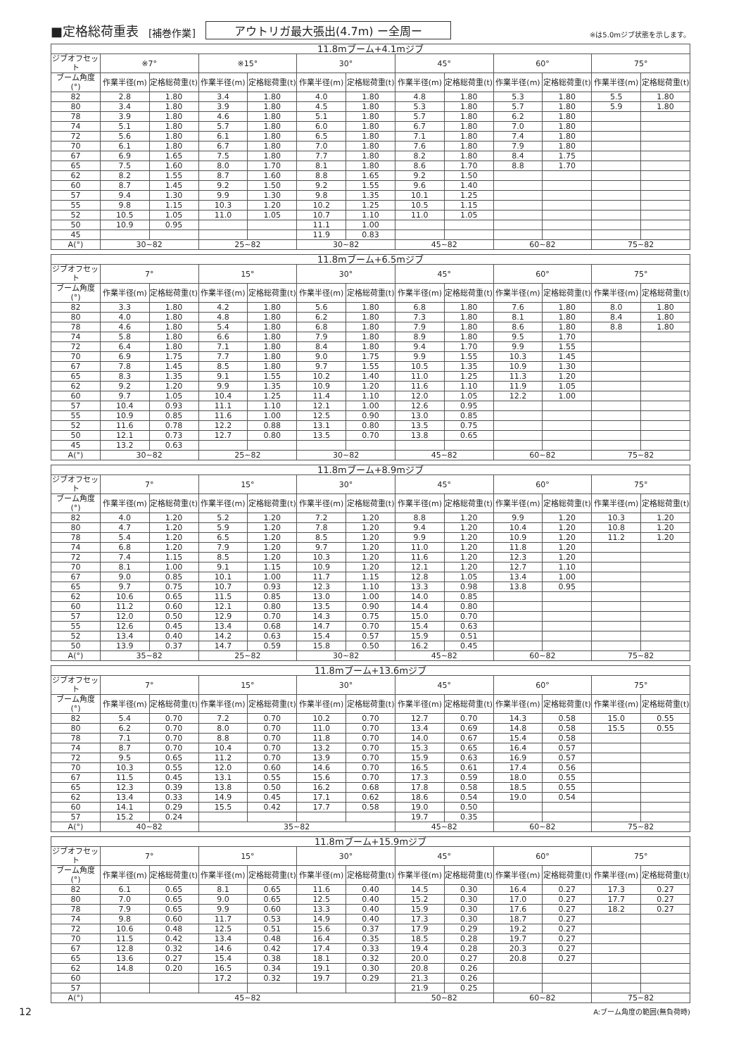■定格総荷重表 [補巻作業] アウトリガ最大張出(4.7m) ー全周ー ※は5.0mジブ状態を示します。
| 11.8mブーム+4.1mジブ | | | | | | | | | | | | |
| --- | --- | --- | --- | --- | --- | --- | --- | --- | --- | --- | --- | --- |
| ジブオフセット | ※7° | | ※15° | | 30° | | 45° | | 60° | | 75° | |
| ブーム角度(°) | 作業半径(m) | 定格総荷重(t) | 作業半径(m) | 定格総荷重(t) | 作業半径(m) | 定格総荷重(t) | 作業半径(m) | 定格総荷重(t) | 作業半径(m) | 定格総荷重(t) | 作業半径(m) | 定格総荷重(t) |
| 82 | 2.8 | 1.80 | 3.4 | 1.80 | 4.0 | 1.80 | 4.8 | 1.80 | 5.3 | 1.80 | 5.5 | 1.80 |
| 80 | 3.4 | 1.80 | 3.9 | 1.80 | 4.5 | 1.80 | 5.3 | 1.80 | 5.7 | 1.80 | 5.9 | 1.80 |
| 78 | 3.9 | 1.80 | 4.6 | 1.80 | 5.1 | 1.80 | 5.7 | 1.80 | 6.2 | 1.80 | | |
| 74 | 5.1 | 1.80 | 5.7 | 1.80 | 6.0 | 1.80 | 6.7 | 1.80 | 7.0 | 1.80 | | |
| 72 | 5.6 | 1.80 | 6.1 | 1.80 | 6.5 | 1.80 | 7.1 | 1.80 | 7.4 | 1.80 | | |
| 70 | 6.1 | 1.80 | 6.7 | 1.80 | 7.0 | 1.80 | 7.6 | 1.80 | 7.9 | 1.80 | | |
| 67 | 6.9 | 1.65 | 7.5 | 1.80 | 7.7 | 1.80 | 8.2 | 1.80 | 8.4 | 1.75 | | |
| 65 | 7.5 | 1.60 | 8.0 | 1.70 | 8.1 | 1.80 | 8.6 | 1.70 | 8.8 | 1.70 | | |
| 62 | 8.2 | 1.55 | 8.7 | 1.60 | 8.8 | 1.65 | 9.2 | 1.50 | | | | |
| 60 | 8.7 | 1.45 | 9.2 | 1.50 | 9.2 | 1.55 | 9.6 | 1.40 | | | | |
| 57 | 9.4 | 1.30 | 9.9 | 1.30 | 9.8 | 1.35 | 10.1 | 1.25 | | | | |
| 55 | 9.8 | 1.15 | 10.3 | 1.20 | 10.2 | 1.25 | 10.5 | 1.15 | | | | |
| 52 | 10.5 | 1.05 | 11.0 | 1.05 | 10.7 | 1.10 | 11.0 | 1.05 | | | | |
| 50 | 10.9 | 0.95 | | | 11.1 | 1.00 | | | | | | |
| 45 | | | | | 11.9 | 0.83 | | | | | | |
| A(°) | 30~82 | | 25~82 | | 30~82 | | 45~82 | | 60~82 | | 75~82 | |
| 11.8mブーム+6.5mジブ | | | | | | | | | | | | |
| --- | --- | --- | --- | --- | --- | --- | --- | --- | --- | --- | --- | --- |
| ジブオフセット | 7° | | 15° | | 30° | | 45° | | 60° | | 75° | |
| ブーム角度(°) | 作業半径(m) | 定格総荷重(t) | 作業半径(m) | 定格総荷重(t) | 作業半径(m) | 定格総荷重(t) | 作業半径(m) | 定格総荷重(t) | 作業半径(m) | 定格総荷重(t) | 作業半径(m) | 定格総荷重(t) |
| 82 | 3.3 | 1.80 | 4.2 | 1.80 | 5.6 | 1.80 | 6.8 | 1.80 | 7.6 | 1.80 | 8.0 | 1.80 |
| 80 | 4.0 | 1.80 | 4.8 | 1.80 | 6.2 | 1.80 | 7.3 | 1.80 | 8.1 | 1.80 | 8.4 | 1.80 |
| 78 | 4.6 | 1.80 | 5.4 | 1.80 | 6.8 | 1.80 | 7.9 | 1.80 | 8.6 | 1.80 | 8.8 | 1.80 |
| 74 | 5.8 | 1.80 | 6.6 | 1.80 | 7.9 | 1.80 | 8.9 | 1.80 | 9.5 | 1.70 | | |
| 72 | 6.4 | 1.80 | 7.1 | 1.80 | 8.4 | 1.80 | 9.4 | 1.70 | 9.9 | 1.55 | | |
| 70 | 6.9 | 1.75 | 7.7 | 1.80 | 9.0 | 1.75 | 9.9 | 1.55 | 10.3 | 1.45 | | |
| 67 | 7.8 | 1.45 | 8.5 | 1.80 | 9.7 | 1.55 | 10.5 | 1.35 | 10.9 | 1.30 | | |
| 65 | 8.3 | 1.35 | 9.1 | 1.55 | 10.2 | 1.40 | 11.0 | 1.25 | 11.3 | 1.20 | | |
| 62 | 9.2 | 1.20 | 9.9 | 1.35 | 10.9 | 1.20 | 11.6 | 1.10 | 11.9 | 1.05 | | |
| 60 | 9.7 | 1.05 | 10.4 | 1.25 | 11.4 | 1.10 | 12.0 | 1.05 | 12.2 | 1.00 | | |
| 57 | 10.4 | 0.93 | 11.1 | 1.10 | 12.1 | 1.00 | 12.6 | 0.95 | | | | |
| 55 | 10.9 | 0.85 | 11.6 | 1.00 | 12.5 | 0.90 | 13.0 | 0.85 | | | | |
| 52 | 11.6 | 0.78 | 12.2 | 0.88 | 13.1 | 0.80 | 13.5 | 0.75 | | | | |
| 50 | 12.1 | 0.73 | 12.7 | 0.80 | 13.5 | 0.70 | 13.8 | 0.65 | | | | |
| 45 | 13.2 | 0.63 | | | | | | | | | | |
| A(°) | 30~82 | | 25~82 | | 30~82 | | 45~82 | | 60~82 | | 75~82 | |
| 11.8mブーム+8.9mジブ | | | | | | | | | | | | |
| --- | --- | --- | --- | --- | --- | --- | --- | --- | --- | --- | --- | --- |
| ジブオフセット | 7° | | 15° | | 30° | | 45° | | 60° | | 75° | |
| ブーム角度(°) | 作業半径(m) | 定格総荷重(t) | 作業半径(m) | 定格総荷重(t) | 作業半径(m) | 定格総荷重(t) | 作業半径(m) | 定格総荷重(t) | 作業半径(m) | 定格総荷重(t) | 作業半径(m) | 定格総荷重(t) |
| 82 | 4.0 | 1.20 | 5.2 | 1.20 | 7.2 | 1.20 | 8.8 | 1.20 | 9.9 | 1.20 | 10.3 | 1.20 |
| 80 | 4.7 | 1.20 | 5.9 | 1.20 | 7.8 | 1.20 | 9.4 | 1.20 | 10.4 | 1.20 | 10.8 | 1.20 |
| 78 | 5.4 | 1.20 | 6.5 | 1.20 | 8.5 | 1.20 | 9.9 | 1.20 | 10.9 | 1.20 | 11.2 | 1.20 |
| 74 | 6.8 | 1.20 | 7.9 | 1.20 | 9.7 | 1.20 | 11.0 | 1.20 | 11.8 | 1.20 | | |
| 72 | 7.4 | 1.15 | 8.5 | 1.20 | 10.3 | 1.20 | 11.6 | 1.20 | 12.3 | 1.20 | | |
| 70 | 8.1 | 1.00 | 9.1 | 1.15 | 10.9 | 1.20 | 12.1 | 1.20 | 12.7 | 1.10 | | |
| 67 | 9.0 | 0.85 | 10.1 | 1.00 | 11.7 | 1.15 | 12.8 | 1.05 | 13.4 | 1.00 | | |
| 65 | 9.7 | 0.75 | 10.7 | 0.93 | 12.3 | 1.10 | 13.3 | 0.98 | 13.8 | 0.95 | | |
| 62 | 10.6 | 0.65 | 11.5 | 0.85 | 13.0 | 1.00 | 14.0 | 0.85 | | | | |
| 60 | 11.2 | 0.60 | 12.1 | 0.80 | 13.5 | 0.90 | 14.4 | 0.80 | | | | |
| 57 | 12.0 | 0.50 | 12.9 | 0.70 | 14.3 | 0.75 | 15.0 | 0.70 | | | | |
| 55 | 12.6 | 0.45 | 13.4 | 0.68 | 14.7 | 0.70 | 15.4 | 0.63 | | | | |
| 52 | 13.4 | 0.40 | 14.2 | 0.63 | 15.4 | 0.57 | 15.9 | 0.51 | | | | |
| 50 | 13.9 | 0.37 | 14.7 | 0.59 | 15.8 | 0.50 | 16.2 | 0.45 | | | | |
| A(°) | 35~82 | | 25~82 | | 30~82 | | 45~82 | | 60~82 | | 75~82 | |
| 11.8mブーム+13.6mジブ | | | | | | | | | | | | |
| --- | --- | --- | --- | --- | --- | --- | --- | --- | --- | --- | --- | --- |
| ジブオフセット | 7° | | 15° | | 30° | | 45° | | 60° | | 75° | |
| ブーム角度(°) | 作業半径(m) | 定格総荷重(t) | 作業半径(m) | 定格総荷重(t) | 作業半径(m) | 定格総荷重(t) | 作業半径(m) | 定格総荷重(t) | 作業半径(m) | 定格総荷重(t) | 作業半径(m) | 定格総荷重(t) |
| 82 | 5.4 | 0.70 | 7.2 | 0.70 | 10.2 | 0.70 | 12.7 | 0.70 | 14.3 | 0.58 | 15.0 | 0.55 |
| 80 | 6.2 | 0.70 | 8.0 | 0.70 | 11.0 | 0.70 | 13.4 | 0.69 | 14.8 | 0.58 | 15.5 | 0.55 |
| 78 | 7.1 | 0.70 | 8.8 | 0.70 | 11.8 | 0.70 | 14.0 | 0.67 | 15.4 | 0.58 | | |
| 74 | 8.7 | 0.70 | 10.4 | 0.70 | 13.2 | 0.70 | 15.3 | 0.65 | 16.4 | 0.57 | | |
| 72 | 9.5 | 0.65 | 11.2 | 0.70 | 13.9 | 0.70 | 15.9 | 0.63 | 16.9 | 0.57 | | |
| 70 | 10.3 | 0.55 | 12.0 | 0.60 | 14.6 | 0.70 | 16.5 | 0.61 | 17.4 | 0.56 | | |
| 67 | 11.5 | 0.45 | 13.1 | 0.55 | 15.6 | 0.70 | 17.3 | 0.59 | 18.0 | 0.55 | | |
| 65 | 12.3 | 0.39 | 13.8 | 0.50 | 16.2 | 0.68 | 17.8 | 0.58 | 18.5 | 0.55 | | |
| 62 | 13.4 | 0.33 | 14.9 | 0.45 | 17.1 | 0.62 | 18.6 | 0.54 | 19.0 | 0.54 | | |
| 60 | 14.1 | 0.29 | 15.5 | 0.42 | 17.7 | 0.58 | 19.0 | 0.50 | | | | |
| 57 | 15.2 | 0.24 | | | | | 19.7 | 0.35 | | | | |
| A(°) | 40~82 | | 35~82 | | | | 45~82 | | 60~82 | | 75~82 | |
| 11.8mブーム+15.9mジブ | | | | | | | | | | | | |
| --- | --- | --- | --- | --- | --- | --- | --- | --- | --- | --- | --- | --- |
| ジブオフセット | 7° | | 15° | | 30° | | 45° | | 60° | | 75° | |
| ブーム角度(°) | 作業半径(m) | 定格総荷重(t) | 作業半径(m) | 定格総荷重(t) | 作業半径(m) | 定格総荷重(t) | 作業半径(m) | 定格総荷重(t) | 作業半径(m) | 定格総荷重(t) | 作業半径(m) | 定格総荷重(t) |
| 82 | 6.1 | 0.65 | 8.1 | 0.65 | 11.6 | 0.40 | 14.5 | 0.30 | 16.4 | 0.27 | 17.3 | 0.27 |
| 80 | 7.0 | 0.65 | 9.0 | 0.65 | 12.5 | 0.40 | 15.2 | 0.30 | 17.0 | 0.27 | 17.7 | 0.27 |
| 78 | 7.9 | 0.65 | 9.9 | 0.60 | 13.3 | 0.40 | 15.9 | 0.30 | 17.6 | 0.27 | 18.2 | 0.27 |
| 74 | 9.8 | 0.60 | 11.7 | 0.53 | 14.9 | 0.40 | 17.3 | 0.30 | 18.7 | 0.27 | | |
| 72 | 10.6 | 0.48 | 12.5 | 0.51 | 15.6 | 0.37 | 17.9 | 0.29 | 19.2 | 0.27 | | |
| 70 | 11.5 | 0.42 | 13.4 | 0.48 | 16.4 | 0.35 | 18.5 | 0.28 | 19.7 | 0.27 | | |
| 67 | 12.8 | 0.32 | 14.6 | 0.42 | 17.4 | 0.33 | 19.4 | 0.28 | 20.3 | 0.27 | | |
| 65 | 13.6 | 0.27 | 15.4 | 0.38 | 18.1 | 0.32 | 20.0 | 0.27 | 20.8 | 0.27 | | |
| 62 | 14.8 | 0.20 | 16.5 | 0.34 | 19.1 | 0.30 | 20.8 | 0.26 | | | | |
| 60 | | | 17.2 | 0.32 | 19.7 | 0.29 | 21.3 | 0.26 | | | | |
| 57 | | | | | | | 21.9 | 0.25 | | | | |
| A(°) | 45~82 | | | | | | 50~82 | | 60~82 | | 75~82 | |
12 A:ブーム角度の範囲(無負荷時)